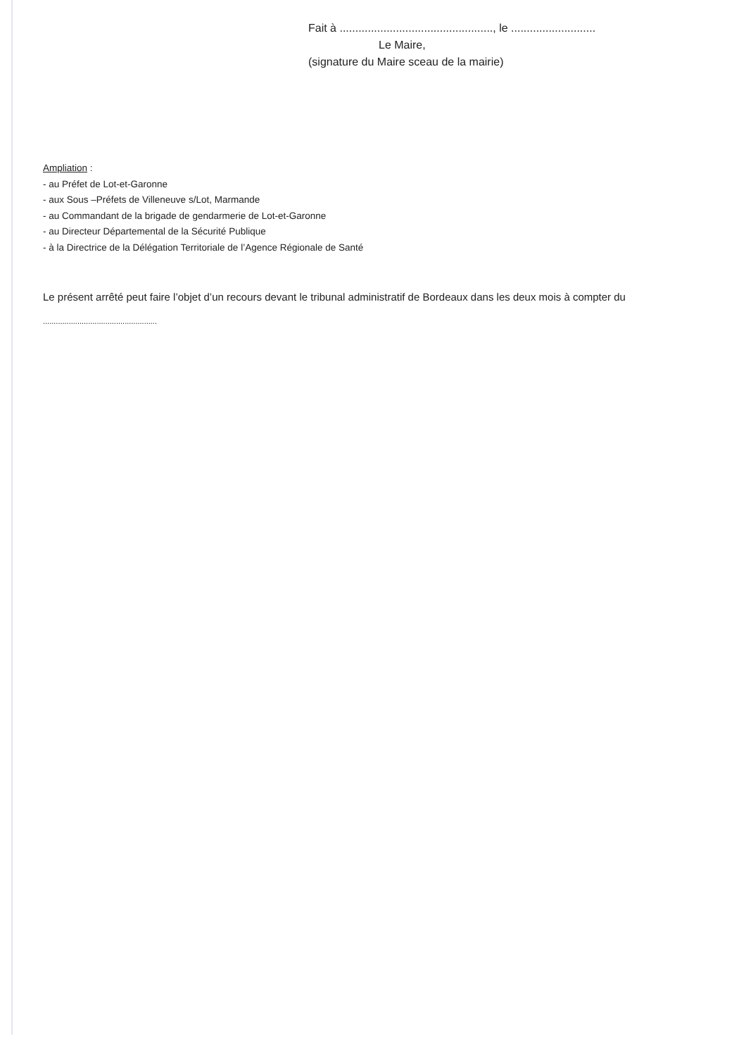Fait à ................................................., le ...........................
Le Maire,
(signature du Maire sceau de la mairie)
Ampliation :
- au Préfet de Lot-et-Garonne
- aux Sous –Préfets de Villeneuve s/Lot, Marmande
- au Commandant de la brigade de gendarmerie de Lot-et-Garonne
- au Directeur Départemental de la Sécurité Publique
- à la Directrice de la Délégation Territoriale de l’Agence Régionale de Santé
Le présent arrêté peut faire l’objet d’un recours devant le tribunal administratif de Bordeaux dans les deux mois à compter du
.....................................................